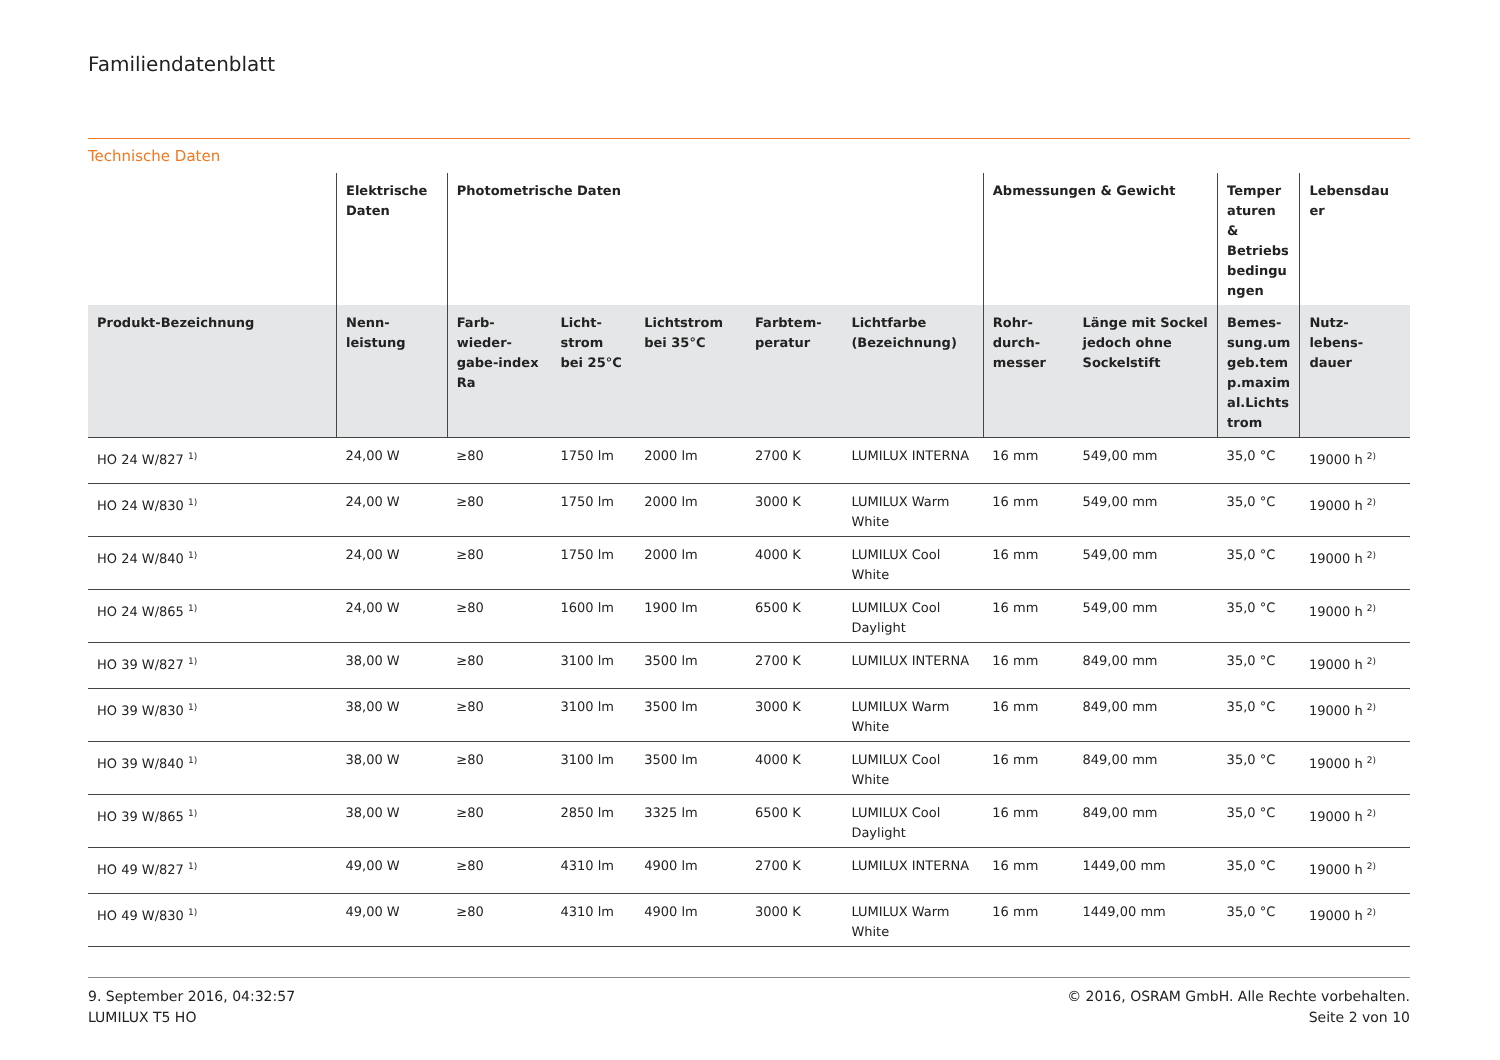Familiendatenblatt
Technische Daten
| | Elektrische Daten | Photometrische Daten | | | | | Abmessungen & Gewicht | | Temper aturen & Betriebs bedingu ngen | Lebensdau er |
| --- | --- | --- | --- | --- | --- | --- | --- | --- | --- | --- |
| Produkt-Bezeichnung | Nenn-leistung | Farb-wieder-gabe-index Ra | Licht-strom bei 25°C | Lichtstrom bei 35°C | Farbtem-peratur | Lichtfarbe (Bezeichnung) | Rohr-durch-messer | Länge mit Sockel jedoch ohne Sockelstift | Bemes-sung.um geb.tem p.maxim al.Lichts trom | Nutz-lebens-dauer |
| HO 24 W/827 <sup>1)</sup> | 24,00 W | ≥80 | 1750 lm | 2000 lm | 2700 K | LUMILUX INTERNA | 16 mm | 549,00 mm | 35,0 °C | 19000 h <sup>2)</sup> |
| HO 24 W/830 <sup>1)</sup> | 24,00 W | ≥80 | 1750 lm | 2000 lm | 3000 K | LUMILUX Warm White | 16 mm | 549,00 mm | 35,0 °C | 19000 h <sup>2)</sup> |
| HO 24 W/840 <sup>1)</sup> | 24,00 W | ≥80 | 1750 lm | 2000 lm | 4000 K | LUMILUX Cool White | 16 mm | 549,00 mm | 35,0 °C | 19000 h <sup>2)</sup> |
| HO 24 W/865 <sup>1)</sup> | 24,00 W | ≥80 | 1600 lm | 1900 lm | 6500 K | LUMILUX Cool Daylight | 16 mm | 549,00 mm | 35,0 °C | 19000 h <sup>2)</sup> |
| HO 39 W/827 <sup>1)</sup> | 38,00 W | ≥80 | 3100 lm | 3500 lm | 2700 K | LUMILUX INTERNA | 16 mm | 849,00 mm | 35,0 °C | 19000 h <sup>2)</sup> |
| HO 39 W/830 <sup>1)</sup> | 38,00 W | ≥80 | 3100 lm | 3500 lm | 3000 K | LUMILUX Warm White | 16 mm | 849,00 mm | 35,0 °C | 19000 h <sup>2)</sup> |
| HO 39 W/840 <sup>1)</sup> | 38,00 W | ≥80 | 3100 lm | 3500 lm | 4000 K | LUMILUX Cool White | 16 mm | 849,00 mm | 35,0 °C | 19000 h <sup>2)</sup> |
| HO 39 W/865 <sup>1)</sup> | 38,00 W | ≥80 | 2850 lm | 3325 lm | 6500 K | LUMILUX Cool Daylight | 16 mm | 849,00 mm | 35,0 °C | 19000 h <sup>2)</sup> |
| HO 49 W/827 <sup>1)</sup> | 49,00 W | ≥80 | 4310 lm | 4900 lm | 2700 K | LUMILUX INTERNA | 16 mm | 1449,00 mm | 35,0 °C | 19000 h <sup>2)</sup> |
| HO 49 W/830 <sup>1)</sup> | 49,00 W | ≥80 | 4310 lm | 4900 lm | 3000 K | LUMILUX Warm White | 16 mm | 1449,00 mm | 35,0 °C | 19000 h <sup>2)</sup> |
9. September 2016, 04:32:57
LUMILUX T5 HO
© 2016, OSRAM GmbH. Alle Rechte vorbehalten.
Seite 2 von 10